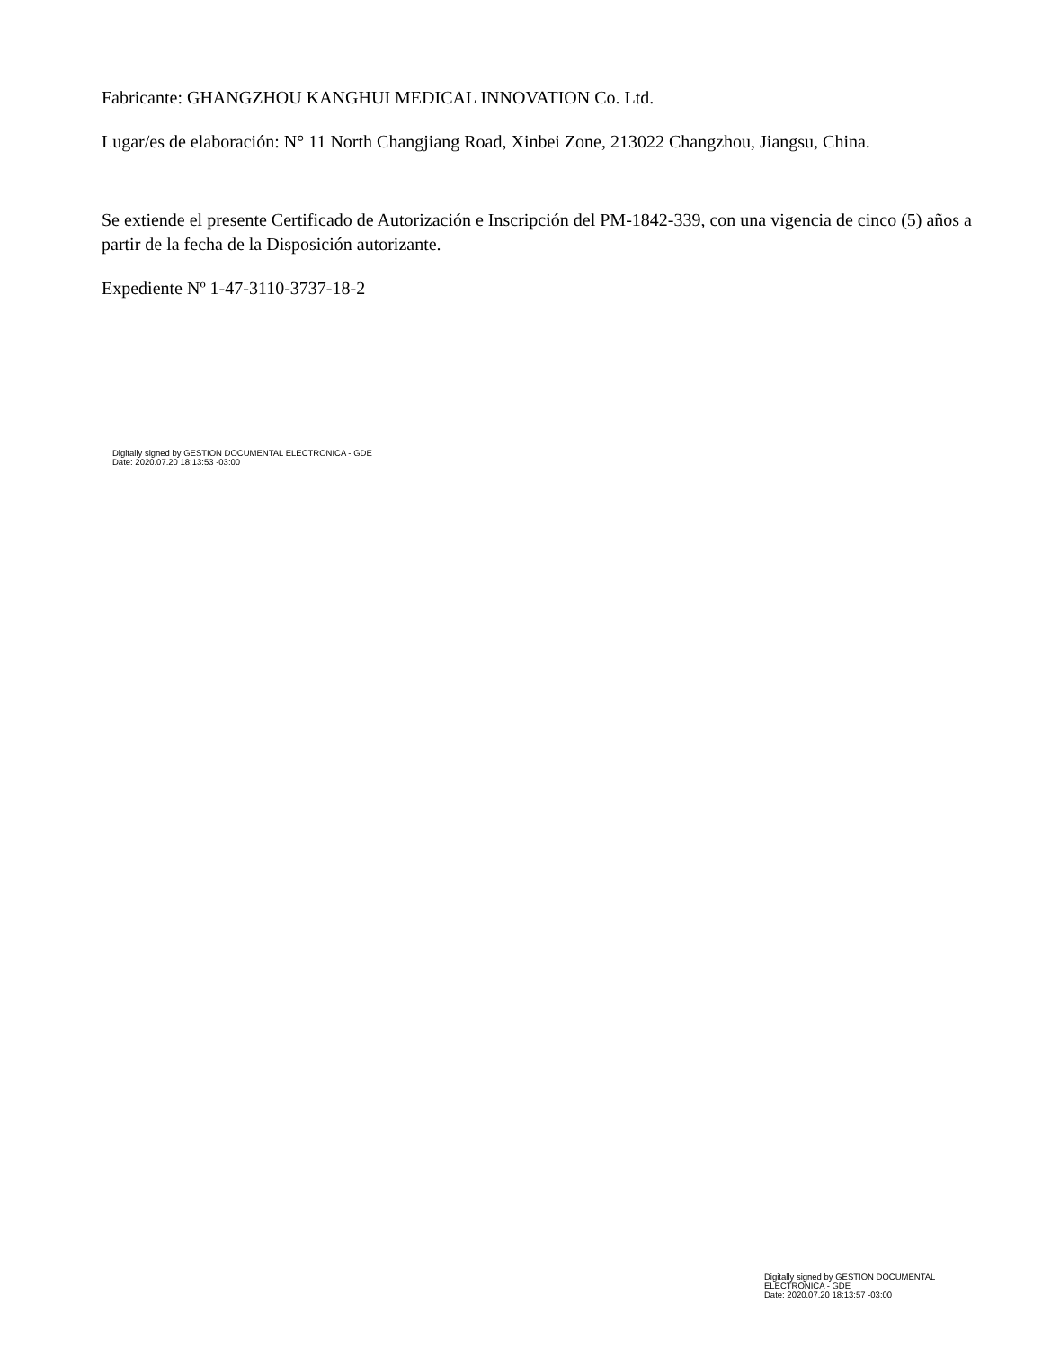Fabricante: GHANGZHOU KANGHUI MEDICAL INNOVATION Co. Ltd.
Lugar/es de elaboración: N° 11 North Changjiang Road, Xinbei Zone, 213022 Changzhou, Jiangsu, China.
Se extiende el presente Certificado de Autorización e Inscripción del PM-1842-339, con una vigencia de cinco (5) años a partir de la fecha de la Disposición autorizante.
Expediente Nº 1-47-3110-3737-18-2
Digitally signed by GESTION DOCUMENTAL ELECTRONICA - GDE
Date: 2020.07.20 18:13:53 -03:00
Digitally signed by GESTION DOCUMENTAL
ELECTRONICA - GDE
Date: 2020.07.20 18:13:57 -03:00